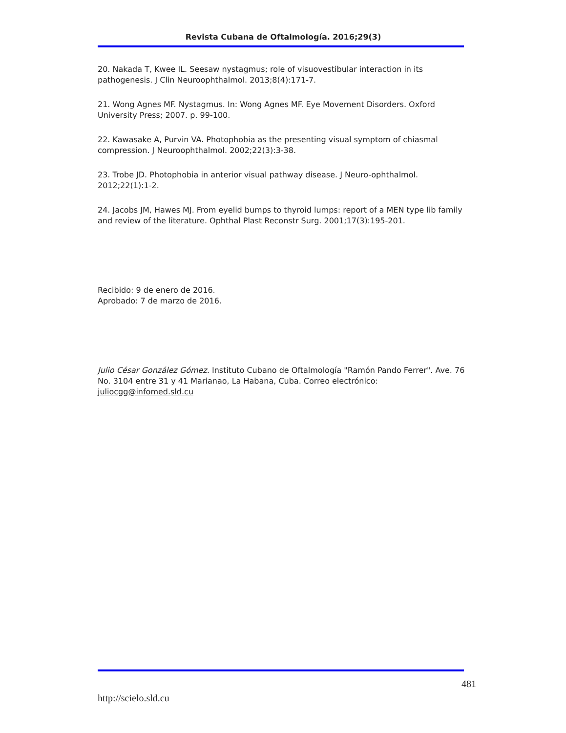Revista Cubana de Oftalmología. 2016;29(3)
20. Nakada T, Kwee IL. Seesaw nystagmus; role of visuovestibular interaction in its pathogenesis. J Clin Neuroophthalmol. 2013;8(4):171-7.
21. Wong Agnes MF. Nystagmus. In: Wong Agnes MF. Eye Movement Disorders. Oxford University Press; 2007. p. 99-100.
22. Kawasake A, Purvin VA. Photophobia as the presenting visual symptom of chiasmal compression. J Neuroophthalmol. 2002;22(3):3-38.
23. Trobe JD. Photophobia in anterior visual pathway disease. J Neuro-ophthalmol. 2012;22(1):1-2.
24. Jacobs JM, Hawes MJ. From eyelid bumps to thyroid lumps: report of a MEN type lib family and review of the literature. Ophthal Plast Reconstr Surg. 2001;17(3):195-201.
Recibido: 9 de enero de 2016.
Aprobado: 7 de marzo de 2016.
Julio César González Gómez. Instituto Cubano de Oftalmología "Ramón Pando Ferrer". Ave. 76 No. 3104 entre 31 y 41 Marianao, La Habana, Cuba. Correo electrónico: juliocgg@infomed.sld.cu
481
http://scielo.sld.cu